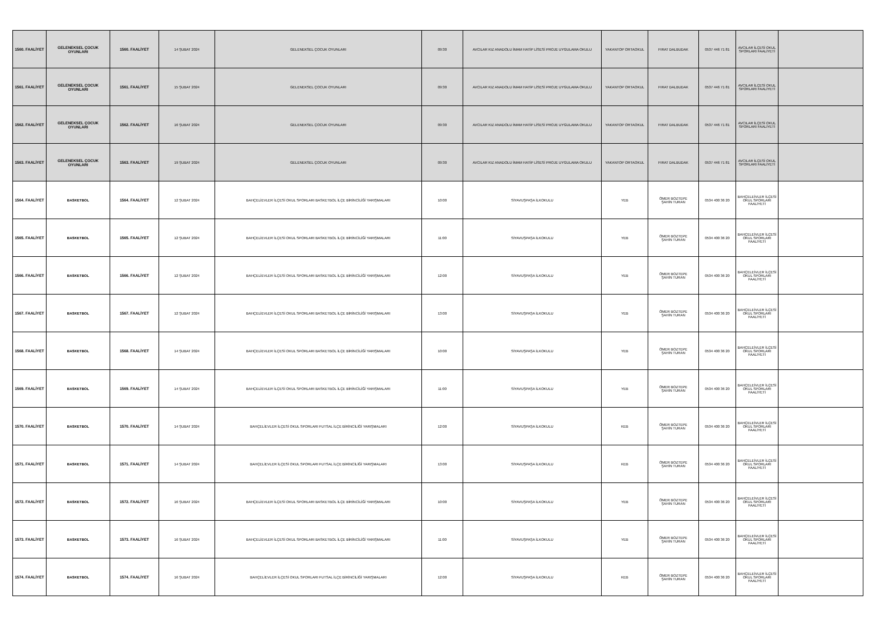| 1560. FAALİYET | GELENEKSEL ÇOCUK OYUNLARI | 1560. FAALİYET | 14 ŞUBAT 2024 | GELENEKSEL ÇOCUK OYUNLARI | 09:30 | AVCILAR KIZ ANADOLU İMAM HATİP LİSESİ PROJE UYGULAMA OKULU | YAKANTOP ORTAOKUL | FIRAT DALBUDAK | 0537 446 71 81 | AVCILAR İLÇESİ OKUL SPORLARI FAALİYETİ | |
| 1561. FAALİYET | GELENEKSEL ÇOCUK OYUNLARI | 1561. FAALİYET | 15 ŞUBAT 2024 | GELENEKSEL ÇOCUK OYUNLARI | 09:30 | AVCILAR KIZ ANADOLU İMAM HATİP LİSESİ PROJE UYGULAMA OKULU | YAKANTOP ORTAOKUL | FIRAT DALBUDAK | 0537 446 71 81 | AVCILAR İLÇESİ OKUL SPORLARI FAALİYETİ | |
| 1562. FAALİYET | GELENEKSEL ÇOCUK OYUNLARI | 1562. FAALİYET | 16 ŞUBAT 2024 | GELENEKSEL ÇOCUK OYUNLARI | 09:30 | AVCILAR KIZ ANADOLU İMAM HATİP LİSESİ PROJE UYGULAMA OKULU | YAKANTOP ORTAOKUL | FIRAT DALBUDAK | 0537 446 71 81 | AVCILAR İLÇESİ OKUL SPORLARI FAALİYETİ | |
| 1563. FAALİYET | GELENEKSEL ÇOCUK OYUNLARI | 1563. FAALİYET | 19 ŞUBAT 2024 | GELENEKSEL ÇOCUK OYUNLARI | 09:30 | AVCILAR KIZ ANADOLU İMAM HATİP LİSESİ PROJE UYGULAMA OKULU | YAKANTOP ORTAOKUL | FIRAT DALBUDAK | 0537 446 71 81 | AVCILAR İLÇESİ OKUL SPORLARI FAALİYETİ | |
| 1564. FAALİYET | BASKETBOL | 1564. FAALİYET | 12 ŞUBAT 2024 | BAHÇELİEVLER İLÇESİ OKUL SPORLARI BASKETBOL İLÇE BİRİNCİLİĞİ YARIŞMALARI | 10:00 | SİYAVUŞPAŞA İLKOKULU | YEB | ÖMER BOZTEPE ŞAHİN TURAN | 0534 400 36 20 | BAHÇELEİVLER İLÇESİ OKUL SPORLARI FAALİYETİ | |
| 1565. FAALİYET | BASKETBOL | 1565. FAALİYET | 12 ŞUBAT 2024 | BAHÇELİEVLER İLÇESİ OKUL SPORLARI BASKETBOL İLÇE BİRİNCİLİĞİ YARIŞMALARI | 11:00 | SİYAVUŞPAŞA İLKOKULU | YEB | ÖMER BOZTEPE ŞAHİN TURAN | 0534 400 36 20 | BAHÇELEİVLER İLÇESİ OKUL SPORLARI FAALİYETİ | |
| 1566. FAALİYET | BASKETBOL | 1566. FAALİYET | 12 ŞUBAT 2024 | BAHÇELİEVLER İLÇESİ OKUL SPORLARI BASKETBOL İLÇE BİRİNCİLİĞİ YARIŞMALARI | 12:00 | SİYAVUŞPAŞA İLKOKULU | YEB | ÖMER BOZTEPE ŞAHİN TURAN | 0534 400 36 20 | BAHÇELEİVLER İLÇESİ OKUL SPORLARI FAALİYETİ | |
| 1567. FAALİYET | BASKETBOL | 1567. FAALİYET | 12 ŞUBAT 2024 | BAHÇELİEVLER İLÇESİ OKUL SPORLARI BASKETBOL İLÇE BİRİNCİLİĞİ YARIŞMALARI | 13:00 | SİYAVUŞPAŞA İLKOKULU | YEB | ÖMER BOZTEPE ŞAHİN TURAN | 0534 400 36 20 | BAHÇELEİVLER İLÇESİ OKUL SPORLARI FAALİYETİ | |
| 1568. FAALİYET | BASKETBOL | 1568. FAALİYET | 14 ŞUBAT 2024 | BAHÇELİEVLER İLÇESİ OKUL SPORLARI BASKETBOL İLÇE BİRİNCİLİĞİ YARIŞMALARI | 10:00 | SİYAVUŞPAŞA İLKOKULU | YEB | ÖMER BOZTEPE ŞAHİN TURAN | 0534 400 36 20 | BAHÇELEİVLER İLÇESİ OKUL SPORLARI FAALİYETİ | |
| 1569. FAALİYET | BASKETBOL | 1569. FAALİYET | 14 ŞUBAT 2024 | BAHÇELİEVLER İLÇESİ OKUL SPORLARI BASKETBOL İLÇE BİRİNCİLİĞİ YARIŞMALARI | 11:00 | SİYAVUŞPAŞA İLKOKULU | YEB | ÖMER BOZTEPE ŞAHİN TURAN | 0534 400 36 20 | BAHÇELEİVLER İLÇESİ OKUL SPORLARI FAALİYETİ | |
| 1570. FAALİYET | BASKETBOL | 1570. FAALİYET | 14 ŞUBAT 2024 | BAHÇELİEVLER İLÇESİ OKUL SPORLARI FUTSAL İLÇE BİRİNCİLİĞİ YARIŞMALARI | 12:00 | SİYAVUŞPAŞA İLKOKULU | KEB | ÖMER BOZTEPE ŞAHİN TURAN | 0534 400 36 20 | BAHÇELEİVLER İLÇESİ OKUL SPORLARI FAALİYETİ | |
| 1571. FAALİYET | BASKETBOL | 1571. FAALİYET | 14 ŞUBAT 2024 | BAHÇELİEVLER İLÇESİ OKUL SPORLARI FUTSAL İLÇE BİRİNCİLİĞİ YARIŞMALARI | 13:00 | SİYAVUŞPAŞA İLKOKULU | KEB | ÖMER BOZTEPE ŞAHİN TURAN | 0534 400 36 20 | BAHÇELEİVLER İLÇESİ OKUL SPORLARI FAALİYETİ | |
| 1572. FAALİYET | BASKETBOL | 1572. FAALİYET | 16 ŞUBAT 2024 | BAHÇELİEVLER İLÇESİ OKUL SPORLARI BASKETBOL İLÇE BİRİNCİLİĞİ YARIŞMALARI | 10:00 | SİYAVUŞPAŞA İLKOKULU | YEB | ÖMER BOZTEPE ŞAHİN TURAN | 0534 400 36 20 | BAHÇELEİVLER İLÇESİ OKUL SPORLARI FAALİYETİ | |
| 1573. FAALİYET | BASKETBOL | 1573. FAALİYET | 16 ŞUBAT 2024 | BAHÇELİEVLER İLÇESİ OKUL SPORLARI BASKETBOL İLÇE BİRİNCİLİĞİ YARIŞMALARI | 11:00 | SİYAVUŞPAŞA İLKOKULU | YEB | ÖMER BOZTEPE ŞAHİN TURAN | 0534 400 36 20 | BAHÇELEİVLER İLÇESİ OKUL SPORLARI FAALİYETİ | |
| 1574. FAALİYET | BASKETBOL | 1574. FAALİYET | 16 ŞUBAT 2024 | BAHÇELİEVLER İLÇESİ OKUL SPORLARI FUTSAL İLÇE BİRİNCİLİĞİ YARIŞMALARI | 12:00 | SİYAVUŞPAŞA İLKOKULU | KEB | ÖMER BOZTEPE ŞAHİN TURAN | 0534 400 36 20 | BAHÇELEİVLER İLÇESİ OKUL SPORLARI FAALİYETİ | |